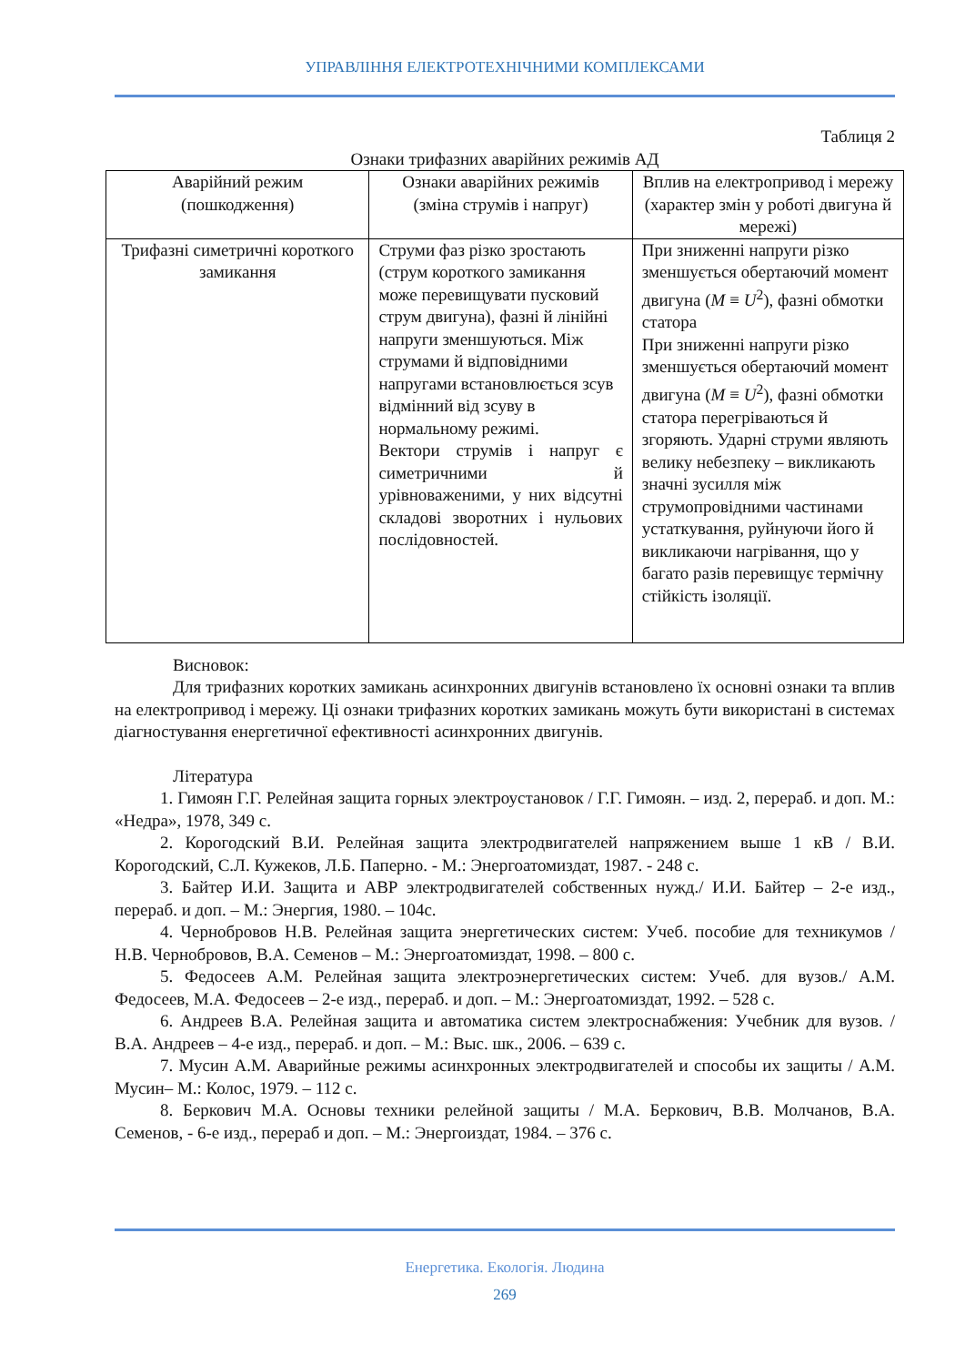УПРАВЛІННЯ ЕЛЕКТРОТЕХНІЧНИМИ КОМПЛЕКСАМИ
Таблиця 2
Ознаки трифазних аварійних режимів АД
| Аварійний режим (пошкодження) | Ознаки аварійних режимів (зміна струмів і напруг) | Вплив на електропривод і мережу (характер змін у роботі двигуна й мережі) |
| Трифазні симетричні короткого замикання | Струми фаз різко зростають (струм короткого замикання може перевищувати пусковий струм двигуна), фазні й лінійні напруги зменшуються. Між струмами й відповідними напругами встановлюється зсув відмінний від зсуву в нормальному режимі. Вектори струмів і напруг є симетричними й урівноваженими, у них відсутні складові зворотних і нульових послідовностей. | При зниженні напруги різко зменшується обертаючий момент двигуна ( M ≡ U<sup>2</sup>), фазні обмотки статора При зниженні напруги різко зменшується обертаючий момент двигуна ( M ≡ U<sup>2</sup>), фазні обмотки статора перегріваються й згоряють. Ударні струми являють велику небезпеку – викликають значні зусилля між струмопровідними частинами устаткування, руйнуючи його й викликаючи нагрівання, що у багато разів перевищує термічну стійкість ізоляції. |
Висновок:
Для трифазних коротких замикань асинхронних двигунів встановлено їх основні ознаки та вплив на електропривод і мережу. Ці ознаки трифазних коротких замикань можуть бути використані в системах діагностування енергетичної ефективності асинхронних двигунів.
Література
1. Гимоян Г.Г. Релейная защита горных электроустановок / Г.Г. Гимоян. – изд. 2, перераб. и доп. М.: «Недра», 1978, 349 с.
2. Корогодский В.И. Релейная защита электродвигателей напряжением выше 1 кВ / В.И. Корогодский, С.Л. Кужеков, Л.Б. Паперно. - М.: Энергоатомиздат, 1987. - 248 с.
3. Байтер И.И. Защита и АВР электродвигателей собственных нужд./ И.И. Байтер – 2-е изд., перераб. и доп. – М.: Энергия, 1980. – 104с.
4. Чернобровов Н.В. Релейная защита энергетических систем: Учеб. пособие для техникумов / Н.В. Чернобровов, В.А. Семенов – М.: Энергоатомиздат, 1998. – 800 с.
5. Федосеев А.М. Релейная защита электроэнергетических систем: Учеб. для вузов./ А.М. Федосеев, М.А. Федосеев – 2-е изд., перераб. и доп. – М.: Энергоатомиздат, 1992. – 528 с.
6. Андреев В.А. Релейная защита и автоматика систем электроснабжения: Учебник для вузов. / В.А. Андреев – 4-е изд., перераб. и доп. – М.: Выс. шк., 2006. – 639 с.
7. Мусин А.М. Аварийные режимы асинхронных электродвигателей и способы их защиты / А.М. Мусин– М.: Колос, 1979. – 112 с.
8. Беркович М.А. Основы техники релейной защиты / М.А. Беркович, В.В. Молчанов, В.А. Семенов, - 6-е изд., перераб и доп. – М.: Энергоиздат, 1984. – 376 с.
Енергетика. Екологія. Людина
269